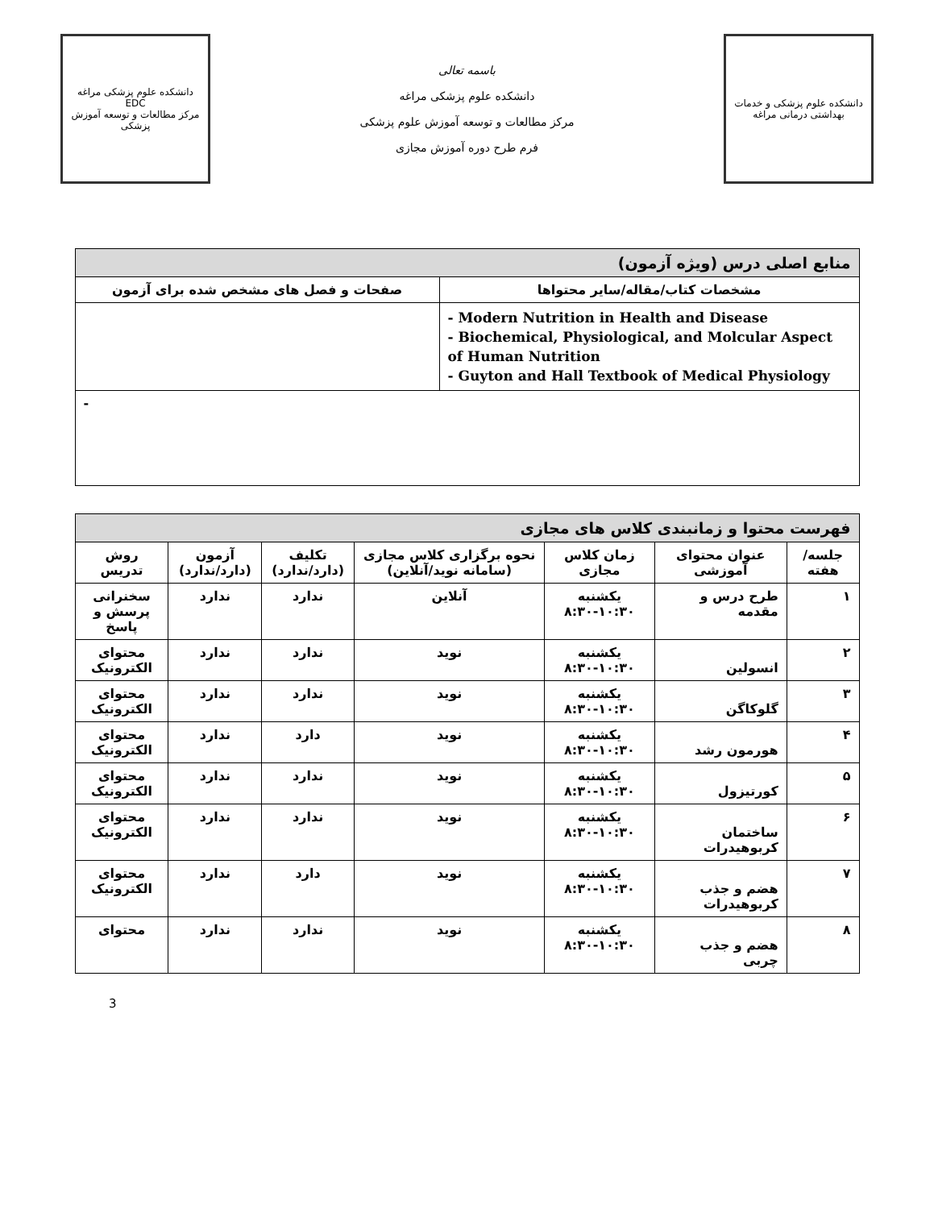دانشکده علوم پزشکی و خدمات بهداشتی درمانی مراغه
باسمه تعالی
دانشکده علوم پزشکی مراغه
مرکز مطالعات و توسعه آموزش علوم پزشکی
فرم طرح دوره آموزش مجازی
دانشکده علوم پزشکی مراغه
EDC
مرکز مطالعات و توسعه آموزش پزشکی
| منابع اصلی درس (ویژه آزمون) | |
| --- | --- |
| مشخصات کتاب/مقاله/سایر محتواها | صفحات و فصل های مشخص شده برای آزمون |
| - Modern Nutrition in Health and Disease - Biochemical, Physiological, and Molcular Aspect of Human Nutrition - Guyton and Hall Textbook of Medical Physiology | |
| - | |
| فهرست محتوا و زمانبندی کلاس های مجازی | | | | | | |
| --- | --- | --- | --- | --- | --- | --- |
| جلسه/هفته | عنوان محتوای آموزشی | زمان کلاس مجازی | نحوه برگزاری کلاس مجازی (سامانه نوید/آنلاین) | تکلیف (دارد/ندارد) | آزمون (دارد/ندارد) | روش تدریس |
| ۱ | طرح درس و مقدمه | یکشنبه ۸:۳۰-۱۰:۳۰ | آنلاین | ندارد | ندارد | سخنرانی پرسش و پاسخ |
| ۲ | انسولین | یکشنبه ۸:۳۰-۱۰:۳۰ | نوید | ندارد | ندارد | محتوای الکترونیک |
| ۳ | گلوکاگن | یکشنبه ۸:۳۰-۱۰:۳۰ | نوید | ندارد | ندارد | محتوای الکترونیک |
| ۴ | هورمون رشد | یکشنبه ۸:۳۰-۱۰:۳۰ | نوید | دارد | ندارد | محتوای الکترونیک |
| ۵ | کورتیزول | یکشنبه ۸:۳۰-۱۰:۳۰ | نوید | ندارد | ندارد | محتوای الکترونیک |
| ۶ | ساختمان کربوهیدرات | یکشنبه ۸:۳۰-۱۰:۳۰ | نوید | ندارد | ندارد | محتوای الکترونیک |
| ۷ | هضم و جذب کربوهیدرات | یکشنبه ۸:۳۰-۱۰:۳۰ | نوید | دارد | ندارد | محتوای الکترونیک |
| ۸ | هضم و جذب چربی | یکشنبه ۸:۳۰-۱۰:۳۰ | نوید | ندارد | ندارد | محتوای |
3